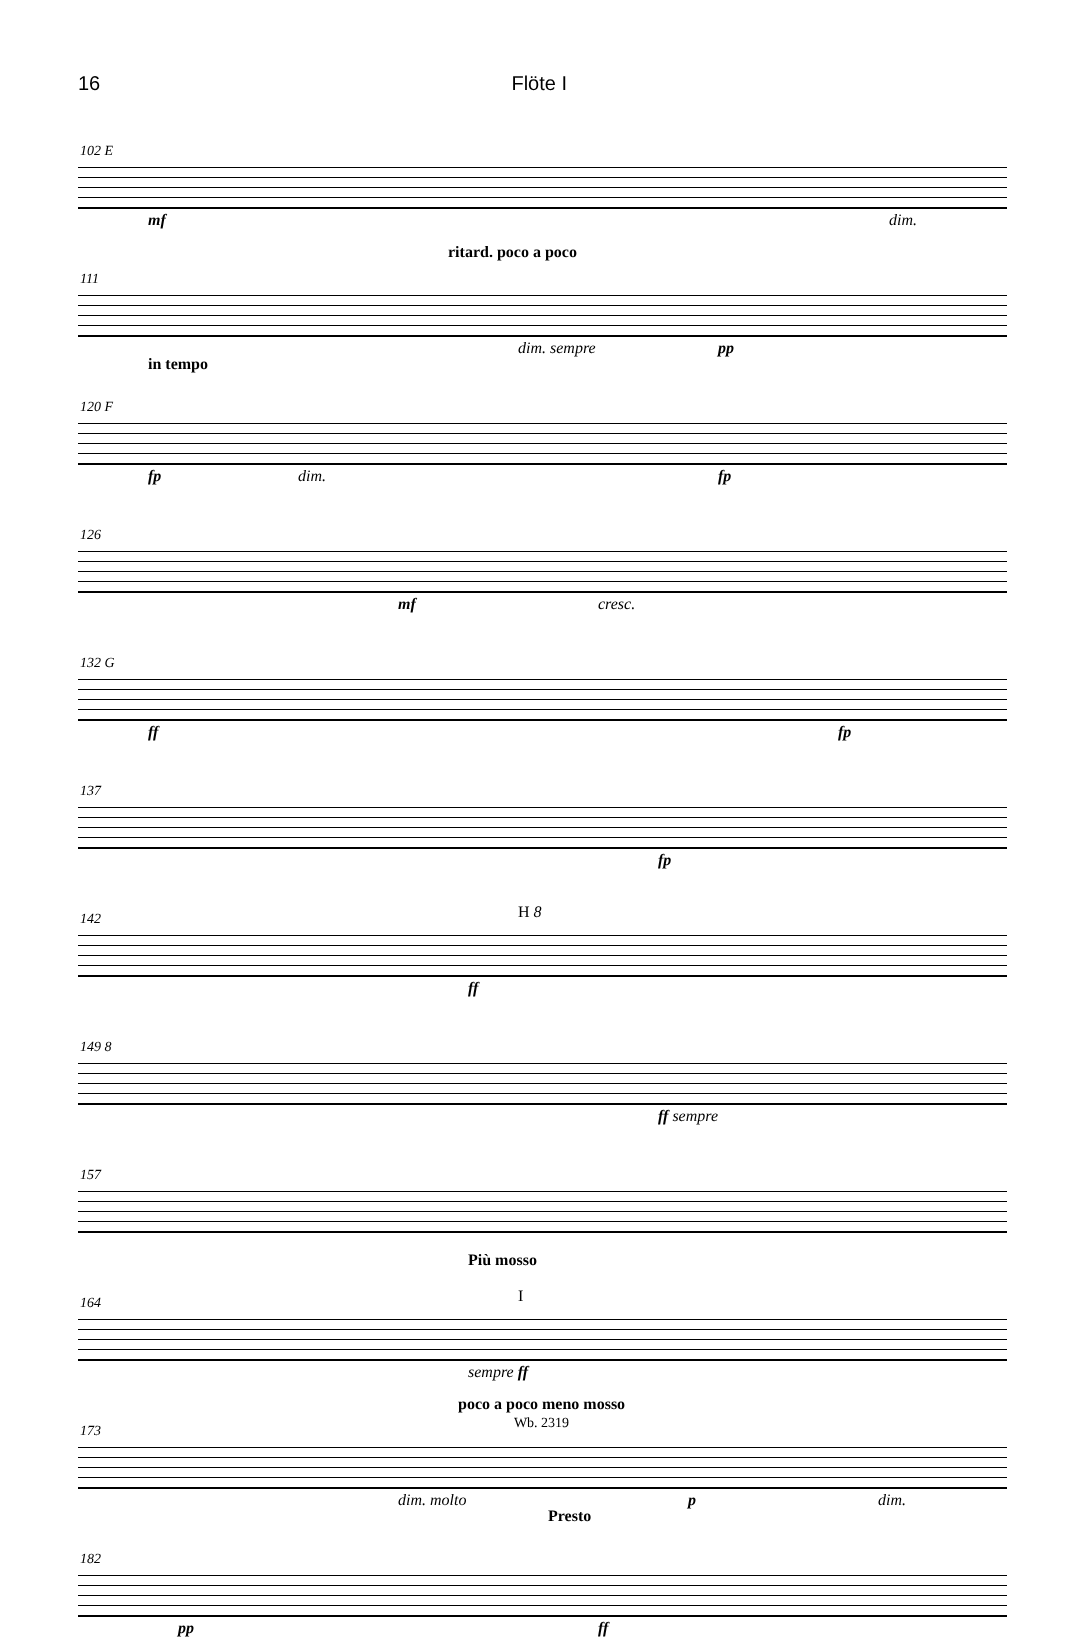16 Flöte I
102 E
mf dim.
ritard. poco a poco
111
dim. sempre pp
in tempo
120 F
fp dim. fp
126
mf cresc.
132 G
ff fp
137
fp
142 H 8
ff
149 8
ff sempre
157
Più mosso
164 I
sempre ff
poco a poco meno mosso
173
dim. molto p dim.
Presto
182
pp ff
Wb. 2319